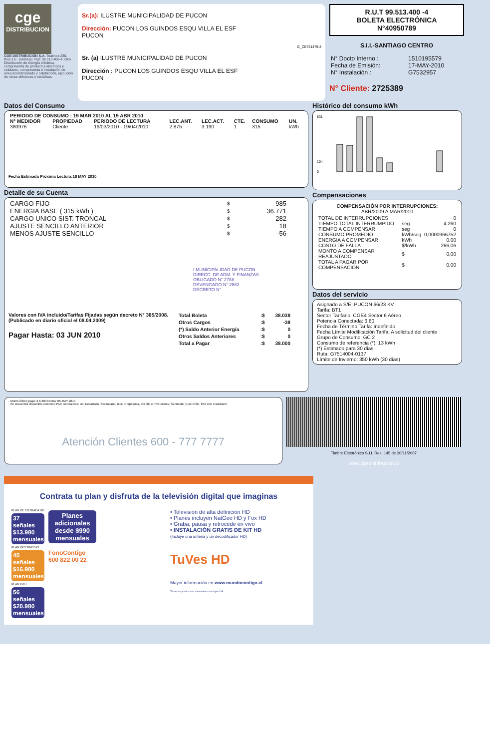cge
DISTRIBUCION
CGE DISTRIBUCIÓN S.A. Teatinos 280, Piso 16 - Santiago. Rut: 99.513.400-4. Giro Distribución de energía eléctrica, compraventa de productos eléctricos y celulares, compraventa e instalación de aires acondicionado y calefacción, ejecución de obras eléctricas y metálicas.
Sr.(a): ILUSTRE MUNICIPALIDAD DE PUCON
Dirección: PUCON LOS GUINDOS ESQU VILLA EL ESF
PUCON
G_CE751475-3
Sr. (a) ILUSTRE MUNICIPALIDAD DE PUCON
Dirección : PUCON LOS GUINDOS ESQU VILLA EL ESF
PUCON
R.U.T 99.513.400 -4
BOLETA ELECTRÓNICA
N°40950789
S.I.I.-SANTIAGO CENTRO
| N° Docto Interno : | 1510195579 |
| Fecha de Emisión: | 17-MAY-2010 |
| N° Instalación : | G7532957 |
N° Cliente: 2725389
Datos del Consumo
| PERIODO DE CONSUMO : 19 MAR 2010 AL 19 ABR 2010 | | | | | | | |
| --- | --- | --- | --- | --- | --- | --- | --- |
| N° MEDIDOR | PROPIEDAD | PERIODO DE LECTURA | LEC.ANT. | LEC.ACT. | CTE. | CONSUMO | UN. |
| 380976 | Cliente | 19/03/2010 - 19/04/2010 | 2.875 | 3.190 | 1 | 315 | kWh |
Fecha Estimada Próxima Lectura:18 MAY 2010
Detalle de su Cuenta
| CARGO FIJO | $ | 985 |
| ENERGIA BASE ( 315 kWh ) | $ | 36.771 |
| CARGO UNICO SIST. TRONCAL | $ | 282 |
| AJUSTE SENCILLO ANTERIOR | $ | 18 |
| MENOS AJUSTE SENCILLO | $ | -56 |
I MUNICIPALIDAD DE PUCON
DIRECC. DE ADM. Y FINANZAS
OBLIGADO N° 2788
DEVENGADO N° 2582
DECRETO N°
Valores con IVA incluido/Tarifas Fijadas según decreto N° 385/2008. (Publicado en diario oficial el 08.04.2009)
Pagar Hasta: 03 JUN 2010
| Total Boleta | :$ | 38.038 |
| --- | --- | --- |
| Otros Cargos | :$ | -38 |
| (*) Saldo Anterior Energía | :$ | 0 |
| Otros Saldos Anteriores | :$ | 0 |
| Total a Pagar | :$ | 38.000 |
Histórico del consumo kWh
831
104
0
Compensaciones
COMPENSACIÓN POR INTERRUPCIONES:
ABR/2009 A MAR/2010
| TOTAL DE INTERRUPCIONES | | 0 |
| TIEMPO TOTAL INTERRUMPIDO | seg | 4.260 |
| TIEMPO A COMPENSAR | seg | 0 |
| CONSUMO PROMEDIO | kWh/seg | 0,0000966752 |
| ENERGIA A COMPENSAR | kWh | 0,00 |
| COSTO DE FALLA | $/kWh | 266,06 |
| MONTO A COMPENSAR REAJUSTADO | $ | 0,00 |
| TOTAL A PAGAR POR COMPENSACION | $ | 0,00 |
Datos del servicio
Asignado a S/E: PUCON 66/23 KV
Tarifa: BT1
Sector Tarifario: CGE4 Sector 6 Aéreo
Potencia Conectada: 6.60
Fecha de Término Tarifa: Indefinido
Fecha Límite Modificación Tarifa: A solicitud del cliente
Grupo de Consumo: GC 2
Consumo de referencia (*): 13 kWh
(*) Estimado para 30 días
Ruta: G7514004-0137
Límite de Invierno: 350 kWh (30 días)
- Monto último pago: $ 6.200 Fecha: 05-MAY-2010
- Se encuentra disponible convenio PAC con bancos: Del Desarrollo, Scotiabank, Bice, Corpbanca, Crédito e Inversiones, Santander y De Chile. PAT con Transbank.
Atención Clientes 600 - 777 7777
Timbre Electrónico S.I.I. Res. 145 de 30/11/2007
www.cgedistribucion.cl
Contrata tu plan y disfruta de la televisión digital que imaginas
PLAN DE ENTRADA HD
37 señales $13.980 mensuales
PLAN INTERMEDIO
45 señales $16.980 mensuales
PLAN FULL
56 señales $20.980 mensuales
Planes adicionales desde $990 mensuales
FonoContigo
600 822 00 22
• Televisión de alta definición HD
• Planes incluyen NatGeo HD y Fox HD
• Graba, pausa y retrocede en vivo
• INSTALACIÓN GRATIS DE KIT HD
(Incluye una antena y un decodificador HD)
TuVes HD
Mayor información en www.mundocontigo.cl
Todos los precios son mensuales e incluyen IVA.